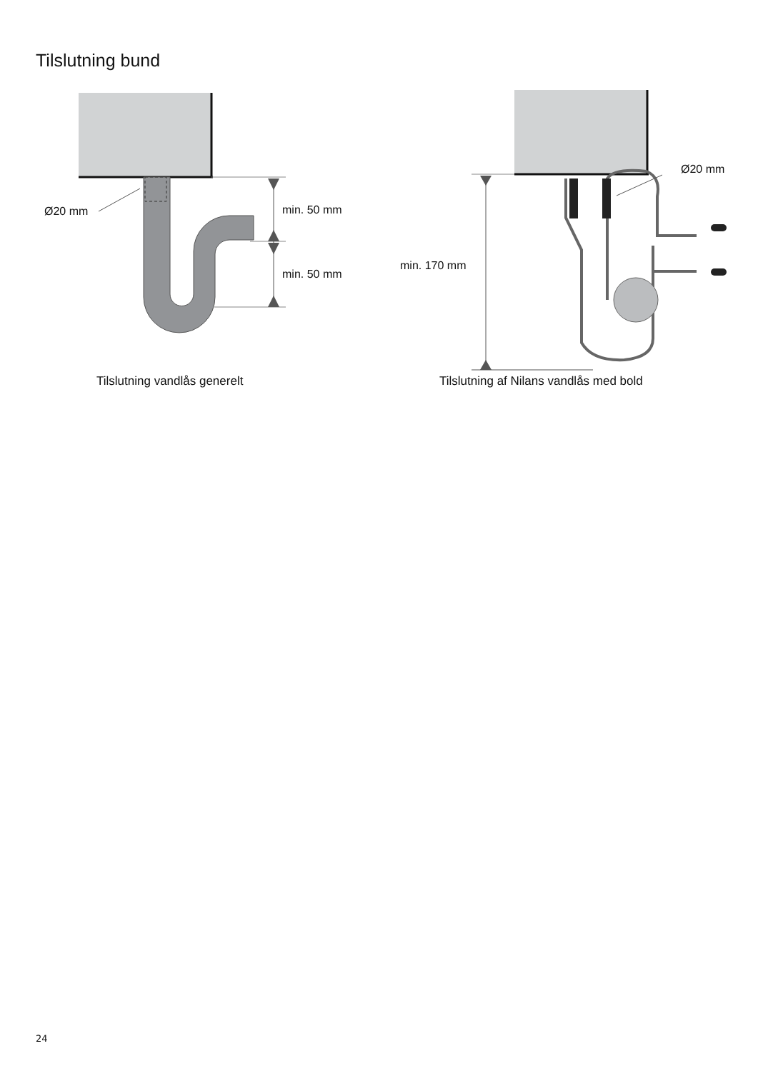Tilslutning bund
Ø20 mm min. 50 mm
min. 50 mm
Tilslutning vandlås generelt
Ø20 mm
min. 170 mm
Tilslutning af Nilans vandlås med bold
24